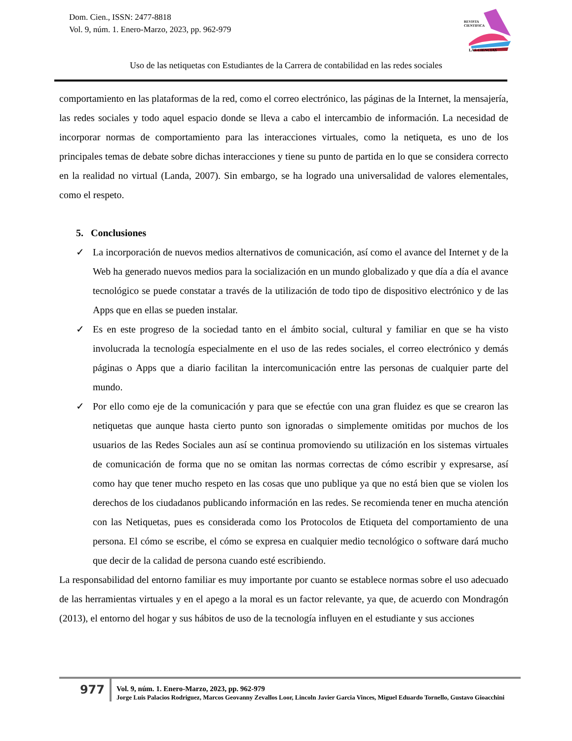Dom. Cien., ISSN: 2477-8818
Vol. 9, núm. 1. Enero-Marzo, 2023, pp. 962-979
REVISTA
CIENTIFICA
LAS CIENCIAS
Uso de las netiquetas con Estudiantes de la Carrera de contabilidad en las redes sociales
comportamiento en las plataformas de la red, como el correo electrónico, las páginas de la Internet, la mensajería, las redes sociales y todo aquel espacio donde se lleva a cabo el intercambio de información. La necesidad de incorporar normas de comportamiento para las interacciones virtuales, como la netiqueta, es uno de los principales temas de debate sobre dichas interacciones y tiene su punto de partida en lo que se considera correcto en la realidad no virtual (Landa, 2007). Sin embargo, se ha logrado una universalidad de valores elementales, como el respeto.
5. Conclusiones
✓ La incorporación de nuevos medios alternativos de comunicación, así como el avance del Internet y de la Web ha generado nuevos medios para la socialización en un mundo globalizado y que día a día el avance tecnológico se puede constatar a través de la utilización de todo tipo de dispositivo electrónico y de las Apps que en ellas se pueden instalar.
✓ Es en este progreso de la sociedad tanto en el ámbito social, cultural y familiar en que se ha visto involucrada la tecnología especialmente en el uso de las redes sociales, el correo electrónico y demás páginas o Apps que a diario facilitan la intercomunicación entre las personas de cualquier parte del mundo.
✓ Por ello como eje de la comunicación y para que se efectúe con una gran fluidez es que se crearon las netiquetas que aunque hasta cierto punto son ignoradas o simplemente omitidas por muchos de los usuarios de las Redes Sociales aun así se continua promoviendo su utilización en los sistemas virtuales de comunicación de forma que no se omitan las normas correctas de cómo escribir y expresarse, así como hay que tener mucho respeto en las cosas que uno publique ya que no está bien que se violen los derechos de los ciudadanos publicando información en las redes. Se recomienda tener en mucha atención con las Netiquetas, pues es considerada como los Protocolos de Etiqueta del comportamiento de una persona. El cómo se escribe, el cómo se expresa en cualquier medio tecnológico o software dará mucho que decir de la calidad de persona cuando esté escribiendo.
La responsabilidad del entorno familiar es muy importante por cuanto se establece normas sobre el uso adecuado de las herramientas virtuales y en el apego a la moral es un factor relevante, ya que, de acuerdo con Mondragón (2013), el entorno del hogar y sus hábitos de uso de la tecnología influyen en el estudiante y sus acciones
977
Vol. 9, núm. 1. Enero-Marzo, 2023, pp. 962-979
Jorge Luis Palacios Rodriguez, Marcos Geovanny Zevallos Loor, Lincoln Javier Garcia Vinces, Miguel Eduardo Tornello, Gustavo Gioacchini